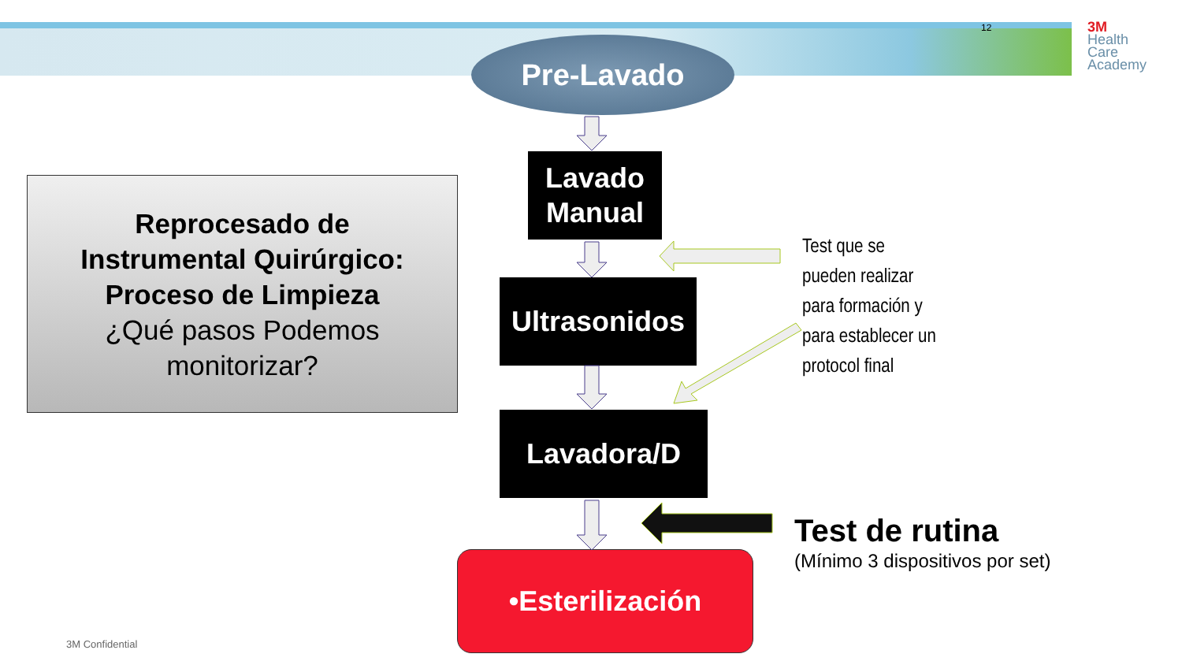12
3M
Health
Care
Academy
Pre-Lavado
Lavado
Manual
Reprocesado de
Instrumental Quirúrgico:
Proceso de Limpieza
¿Qué pasos Podemos
monitorizar?
Ultrasonidos
Test que se
pueden realizar
para formación y
para establecer un
protocol final
Lavadora/D
Test de rutina
(Mínimo 3 dispositivos por set)
•Esterilización
3M Confidential